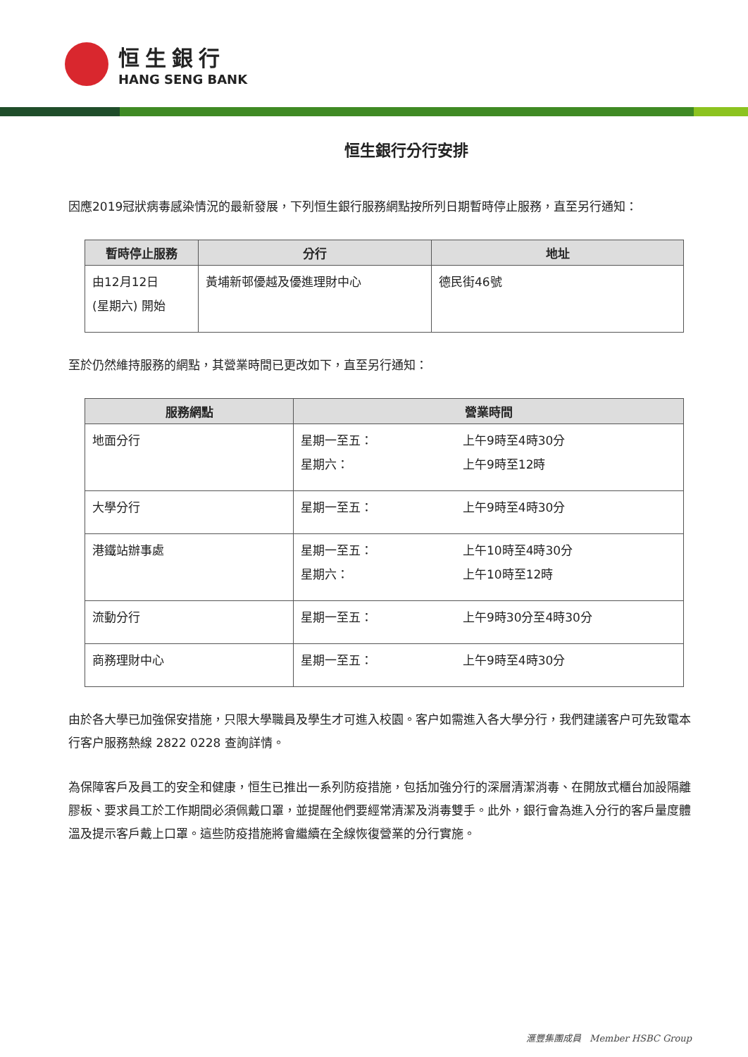恒生銀行
HANG SENG BANK
恒生銀行分行安排
因應2019冠狀病毒感染情況的最新發展，下列恒生銀行服務網點按所列日期暫時停止服務，直至另行通知：
| 暫時停止服務 | 分行 | 地址 |
| --- | --- | --- |
| 由12月12日 (星期六) 開始 | 黃埔新邨優越及優進理財中心 | 德民街46號 |
至於仍然維持服務的網點，其營業時間已更改如下，直至另行通知：
| 服務網點 | 營業時間 | |
| --- | --- | --- |
| 地面分行 | 星期一至五： 星期六： | 上午9時至4時30分 上午9時至12時 |
| 大學分行 | 星期一至五： | 上午9時至4時30分 |
| 港鐵站辦事處 | 星期一至五： 星期六： | 上午10時至4時30分 上午10時至12時 |
| 流動分行 | 星期一至五： | 上午9時30分至4時30分 |
| 商務理財中心 | 星期一至五： | 上午9時至4時30分 |
由於各大學已加強保安措施，只限大學職員及學生才可進入校園。客户如需進入各大學分行，我們建議客户可先致電本行客户服務熱線 2822 0228 查詢詳情。
為保障客戶及員工的安全和健康，恒生已推出一系列防疫措施，包括加強分行的深層清潔消毒、在開放式櫃台加設隔離膠板、要求員工於工作期間必須佩戴口罩，並提醒他們要經常清潔及消毒雙手。此外，銀行會為進入分行的客戶量度體溫及提示客戶戴上口罩。這些防疫措施將會繼續在全線恢復營業的分行實施。
滙豐集團成員 Member HSBC Group